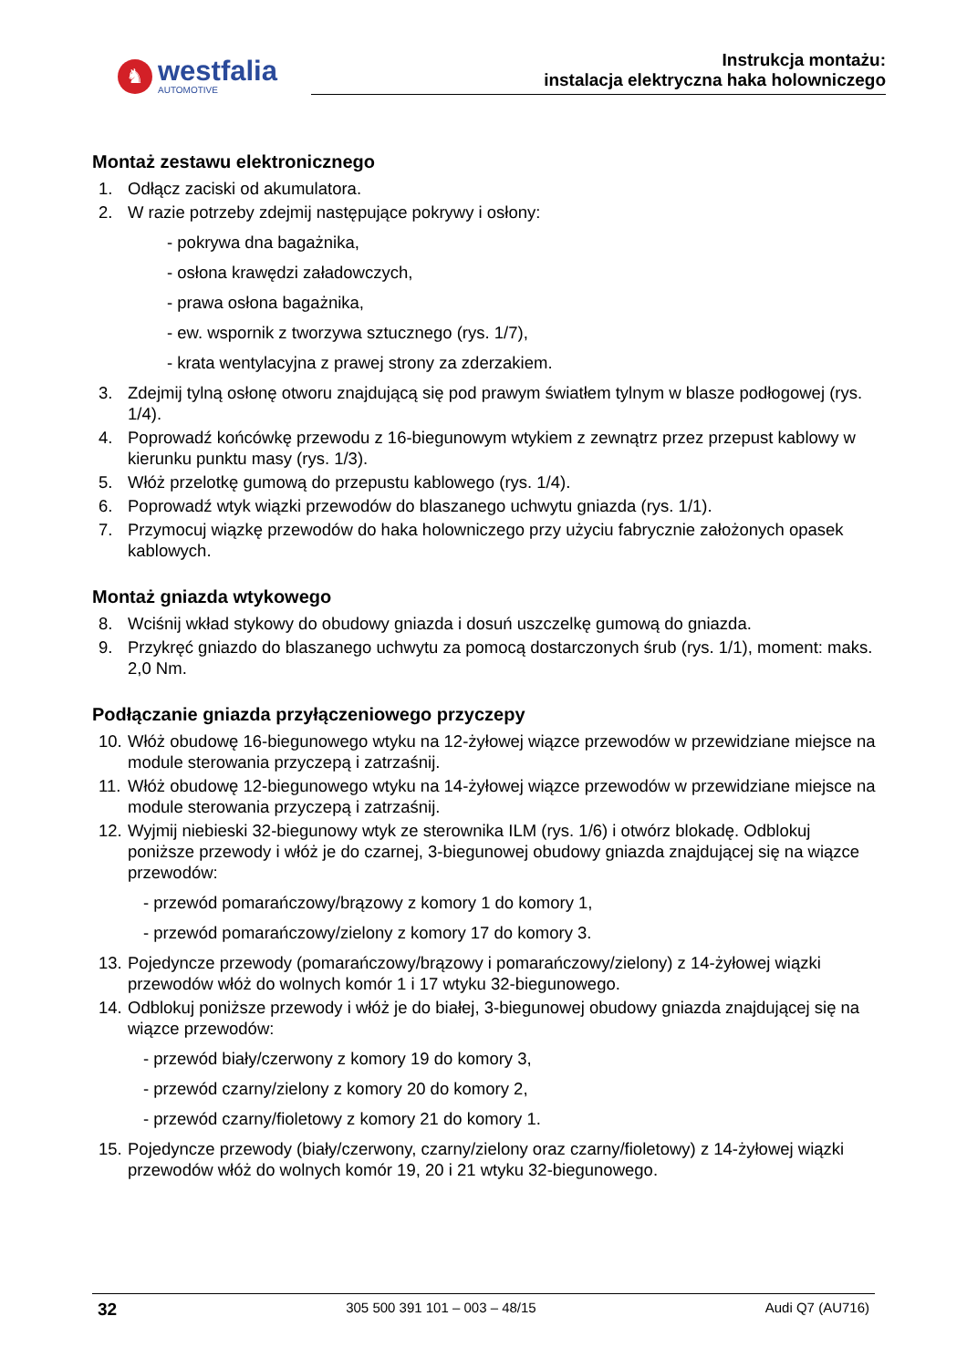♞
westfalia
AUTOMOTIVE
Instrukcja montażu:
instalacja elektryczna haka holowniczego
Montaż zestawu elektronicznego
1. Odłącz zaciski od akumulatora.
2. W razie potrzeby zdejmij następujące pokrywy i osłony:
- pokrywa dna bagażnika,
- osłona krawędzi załadowczych,
- prawa osłona bagażnika,
- ew. wspornik z tworzywa sztucznego (rys. 1/7),
- krata wentylacyjna z prawej strony za zderzakiem.
3. Zdejmij tylną osłonę otworu znajdującą się pod prawym światłem tylnym w blasze podłogowej (rys. 1/4).
4. Poprowadź końcówkę przewodu z 16-biegunowym wtykiem z zewnątrz przez przepust kablowy w kierunku punktu masy (rys. 1/3).
5. Włóż przelotkę gumową do przepustu kablowego (rys. 1/4).
6. Poprowadź wtyk wiązki przewodów do blaszanego uchwytu gniazda (rys. 1/1).
7. Przymocuj wiązkę przewodów do haka holowniczego przy użyciu fabrycznie założonych opasek kablowych.
Montaż gniazda wtykowego
8. Wciśnij wkład stykowy do obudowy gniazda i dosuń uszczelkę gumową do gniazda.
9. Przykręć gniazdo do blaszanego uchwytu za pomocą dostarczonych śrub (rys. 1/1), moment: maks. 2,0 Nm.
Podłączanie gniazda przyłączeniowego przyczepy
10. Włóż obudowę 16-biegunowego wtyku na 12-żyłowej wiązce przewodów w przewidziane miejsce na module sterowania przyczepą i zatrzaśnij.
11. Włóż obudowę 12-biegunowego wtyku na 14-żyłowej wiązce przewodów w przewidziane miejsce na module sterowania przyczepą i zatrzaśnij.
12. Wyjmij niebieski 32-biegunowy wtyk ze sterownika ILM (rys. 1/6) i otwórz blokadę. Odblokuj poniższe przewody i włóż je do czarnej, 3-biegunowej obudowy gniazda znajdującej się na wiązce przewodów:
- przewód pomarańczowy/brązowy z komory 1 do komory 1,
- przewód pomarańczowy/zielony z komory 17 do komory 3.
13. Pojedyncze przewody (pomarańczowy/brązowy i pomarańczowy/zielony) z 14-żyłowej wiązki przewodów włóż do wolnych komór 1 i 17 wtyku 32-biegunowego.
14. Odblokuj poniższe przewody i włóż je do białej, 3-biegunowej obudowy gniazda znajdującej się na wiązce przewodów:
- przewód biały/czerwony z komory 19 do komory 3,
- przewód czarny/zielony z komory 20 do komory 2,
- przewód czarny/fioletowy z komory 21 do komory 1.
15. Pojedyncze przewody (biały/czerwony, czarny/zielony oraz czarny/fioletowy) z 14-żyłowej wiązki przewodów włóż do wolnych komór 19, 20 i 21 wtyku 32-biegunowego.
32 305 500 391 101 – 003 – 48/15 Audi Q7 (AU716)